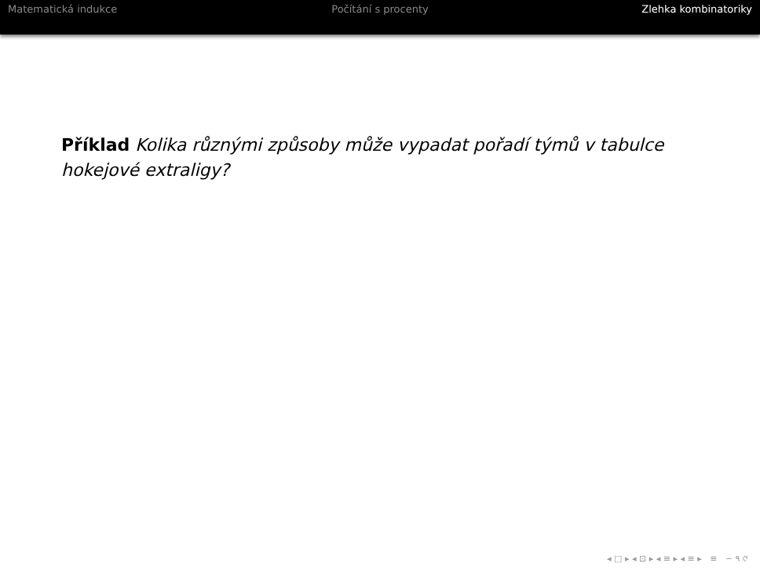Matematická indukce Počítání s procenty Zlehka kombinatoriky
Příklad Kolika různými způsoby může vypadat pořadí týmů v tabulce hokejové extraligy?
◂ □ ▸ ◂ ⊡ ▸ ◂ ≡ ▸ ◂ ≡ ▸ ≡ ∽ ۹ ୯